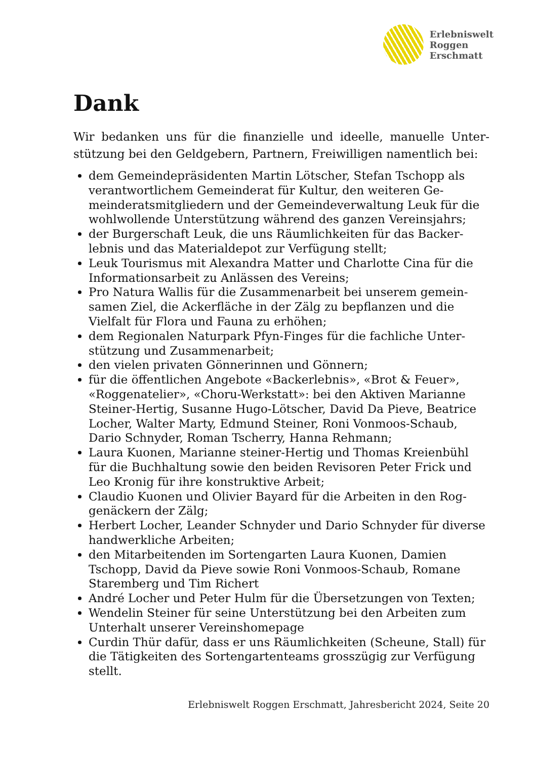Erlebniswelt
Roggen
Erschmatt
Dank
Wir bedanken uns für die finanzielle und ideelle, manuelle Unter­stützung bei den Geldgebern, Partnern, Freiwilligen namentlich bei:
dem Gemeindepräsidenten Martin Lötscher, Stefan Tschopp als verantwortlichem Gemeinderat für Kultur, den weiteren Ge­meinderatsmitgliedern und der Gemeindeverwaltung Leuk für die wohlwollende Unterstützung während des ganzen Vereins­jahrs;
der Burgerschaft Leuk, die uns Räumlichkeiten für das Backer­lebnis und das Materialdepot zur Verfügung stellt;
Leuk Tourismus mit Alexandra Matter und Charlotte Cina für die Informationsarbeit zu Anlässen des Vereins;
Pro Natura Wallis für die Zusammenarbeit bei unserem gemein­samen Ziel, die Ackerfläche in der Zälg zu bepflanzen und die Vielfalt für Flora und Fauna zu erhöhen;
dem Regionalen Naturpark Pfyn-Finges für die fachliche Unter­stützung und Zusammenarbeit;
den vielen privaten Gönnerinnen und Gönnern;
für die öffentlichen Angebote «Backerlebnis», «Brot & Feuer», «Roggenatelier», «Choru-Werkstatt»: bei den Aktiven Marian­ne Steiner-Hertig, Susanne Hugo-Lötscher, David Da Pieve, Beatrice Locher, Walter Marty, Edmund Steiner, Roni Vonmoos-Schaub, Dario Schnyder, Roman Tscherry, Hanna Rehmann;
Laura Kuonen, Marianne steiner-Hertig und Thomas Kreienbühl für die Buchhaltung sowie den beiden Revisoren Peter Frick und Leo Kronig für ihre konstruktive Arbeit;
Claudio Kuonen und Olivier Bayard für die Arbeiten in den Rog­genäckern der Zälg;
Herbert Locher, Leander Schnyder und Dario Schnyder für diverse handwerkliche Arbeiten;
den Mitarbeitenden im Sortengarten Laura Kuonen, Damien Tschopp, David da Pieve sowie Roni Vonmoos-Schaub, Romane Staremberg und Tim Richert
André Locher und Peter Hulm für die Übersetzungen von Texten;
Wendelin Steiner für seine Unterstützung bei den Arbeiten zum Unterhalt unserer Vereinshomepage
Curdin Thür dafür, dass er uns Räumlichkeiten (Scheune, Stall) für die Tätigkeiten des Sortengartenteams grosszügig zur Verfü­gung stellt.
Erlebniswelt Roggen Erschmatt, Jahresbericht 2024, Seite 20